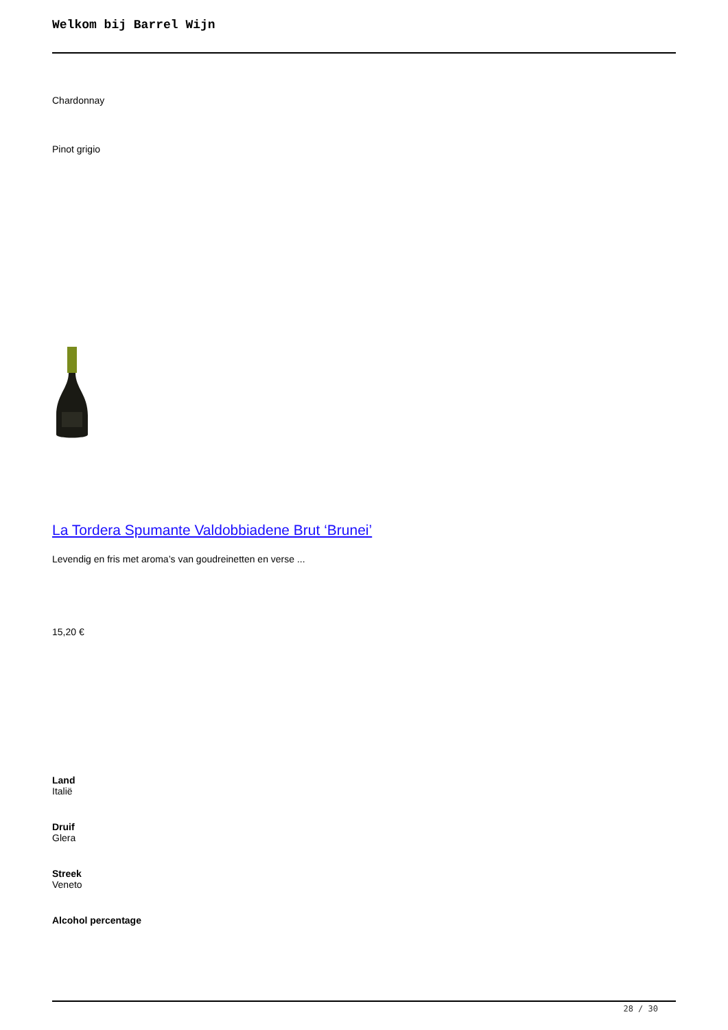Welkom bij Barrel Wijn
Chardonnay
Pinot grigio
La Tordera Spumante Valdobbiadene Brut ‘Brunei’
Levendig en fris met aroma’s van goudreinetten en verse ...
15,20 €
Land
Italië
Druif
Glera
Streek
Veneto
Alcohol percentage
28 / 30